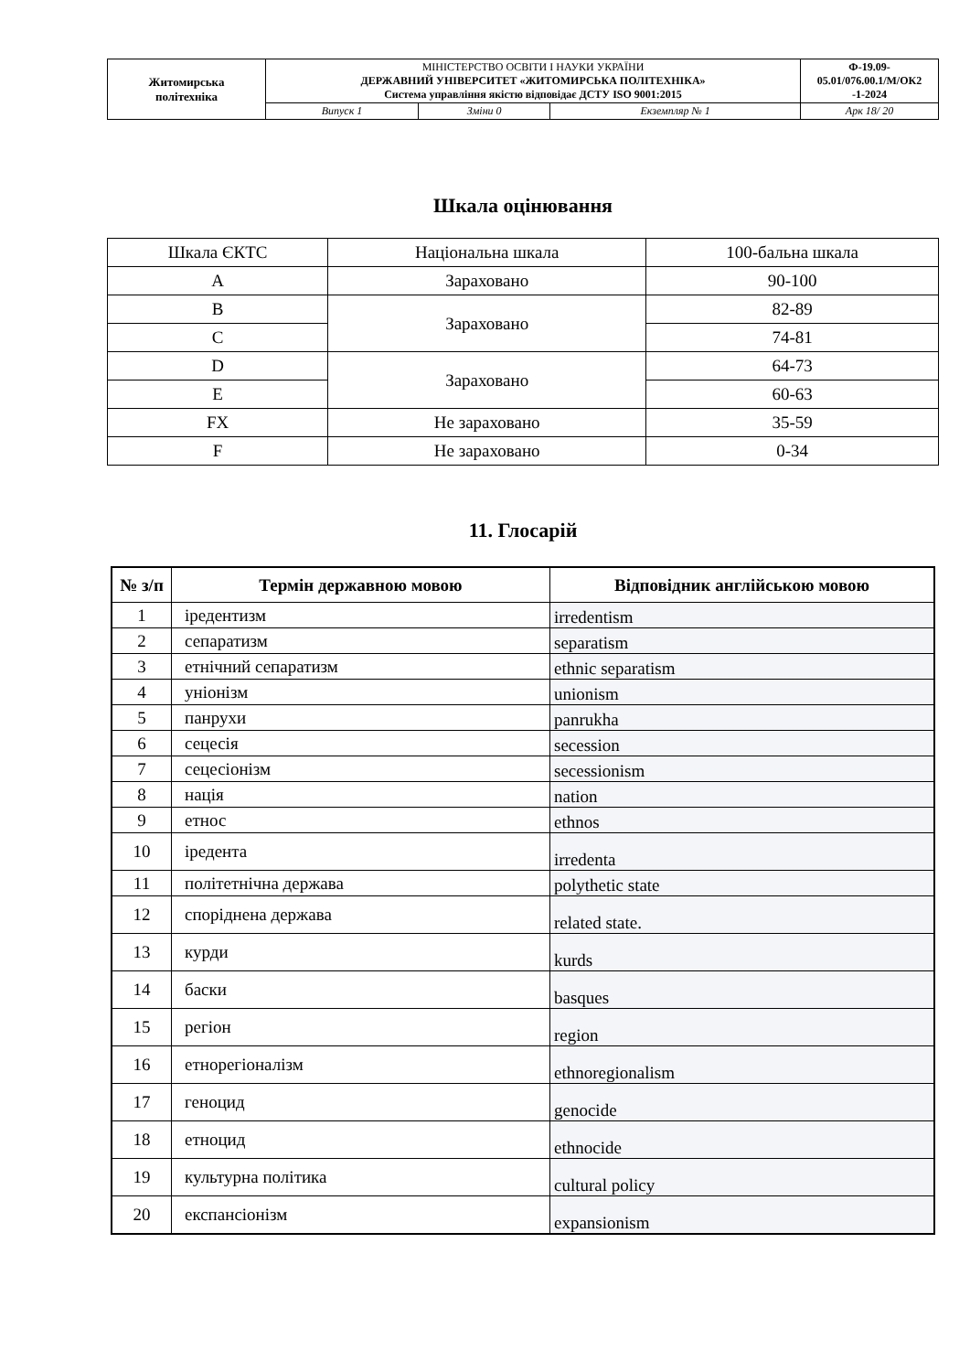| Житомирська політехніка | МІНІСТЕРСТВО ОСВІТИ І НАУКИ УКРАЇНИ ДЕРЖАВНИЙ УНІВЕРСИТЕТ «ЖИТОМИРСЬКА ПОЛІТЕХНІКА» Система управління якістю відповідає ДСТУ ISO 9001:2015 | | | Ф-19.09- 05.01/076.00.1/М/ОК2 -1-2024 |
| | Випуск 1 | Зміни 0 | Екземпляр № 1 | Арк 18/ 20 |
Шкала оцінювання
| Шкала ЄКТС | Національна шкала | 100-бальна шкала |
| A | Зараховано | 90-100 |
| B | Зараховано | 82-89 |
| C | | 74-81 |
| D | Зараховано | 64-73 |
| E | | 60-63 |
| FX | Не зараховано | 35-59 |
| F | Не зараховано | 0-34 |
11. Глосарій
| № з/п | Термін державною мовою | Відповідник англійською мовою |
| --- | --- | --- |
| 1 | іредентизм | irredentism |
| 2 | сепаратизм | separatism |
| 3 | етнічний сепаратизм | ethnic separatism |
| 4 | уніонізм | unionism |
| 5 | панрухи | panrukha |
| 6 | сецесія | secession |
| 7 | сецесіонізм | secessionism |
| 8 | нація | nation |
| 9 | етнос | ethnos |
| 10 | іредента | irredenta |
| 11 | політетнічна держава | polythetic state |
| 12 | споріднена держава | related state. |
| 13 | курди | kurds |
| 14 | баски | basques |
| 15 | регіон | region |
| 16 | етнорегіоналізм | ethnoregionalism |
| 17 | геноцид | genocide |
| 18 | етноцид | ethnocide |
| 19 | культурна політика | cultural policy |
| 20 | експансіонізм | expansionism |